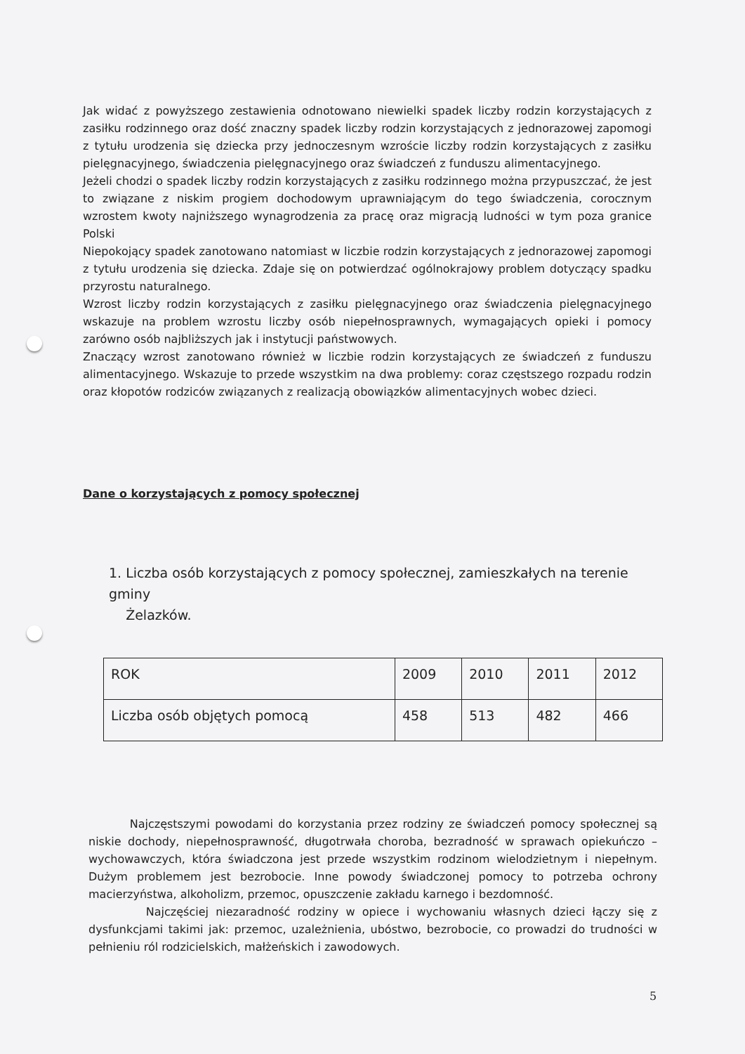Jak widać z powyższego zestawienia odnotowano niewielki spadek liczby rodzin korzystających z zasiłku rodzinnego oraz dość znaczny spadek liczby rodzin korzystających z jednorazowej zapomogi z tytułu urodzenia się dziecka przy jednoczesnym wzroście liczby rodzin korzystających z zasiłku pielęgnacyjnego, świadczenia pielęgnacyjnego oraz świadczeń z funduszu alimentacyjnego.
Jeżeli chodzi o spadek liczby rodzin korzystających z zasiłku rodzinnego można przypuszczać, że jest to związane z niskim progiem dochodowym uprawniającym do tego świadczenia, corocznym wzrostem kwoty najniższego wynagrodzenia za pracę oraz migracją ludności w tym poza granice Polski
Niepokojący spadek zanotowano natomiast w liczbie rodzin korzystających z jednorazowej zapomogi z tytułu urodzenia się dziecka. Zdaje się on potwierdzać ogólnokrajowy problem dotyczący spadku przyrostu naturalnego.
Wzrost liczby rodzin korzystających z zasiłku pielęgnacyjnego oraz świadczenia pielęgnacyjnego wskazuje na problem wzrostu liczby osób niepełnosprawnych, wymagających opieki i pomocy zarówno osób najbliższych jak i instytucji państwowych.
Znaczący wzrost zanotowano również w liczbie rodzin korzystających ze świadczeń z funduszu alimentacyjnego. Wskazuje to przede wszystkim na dwa problemy: coraz częstszego rozpadu rodzin oraz kłopotów rodziców związanych z realizacją obowiązków alimentacyjnych wobec dzieci.
Dane o korzystających z pomocy społecznej
1. Liczba osób korzystających z pomocy społecznej, zamieszkałych na terenie gminy
Żelazków.
| ROK | 2009 | 2010 | 2011 | 2012 |
| Liczba osób objętych pomocą | 458 | 513 | 482 | 466 |
Najczęstszymi powodami do korzystania przez rodziny ze świadczeń pomocy społecznej są niskie dochody, niepełnosprawność, długotrwała choroba, bezradność w sprawach opiekuńczo – wychowawczych, która świadczona jest przede wszystkim rodzinom wielodzietnym i niepełnym. Dużym problemem jest bezrobocie. Inne powody świadczonej pomocy to potrzeba ochrony macierzyństwa, alkoholizm, przemoc, opuszczenie zakładu karnego i bezdomność.
Najczęściej niezaradność rodziny w opiece i wychowaniu własnych dzieci łączy się z dysfunkcjami takimi jak: przemoc, uzależnienia, ubóstwo, bezrobocie, co prowadzi do trudności w pełnieniu ról rodzicielskich, małżeńskich i zawodowych.
5